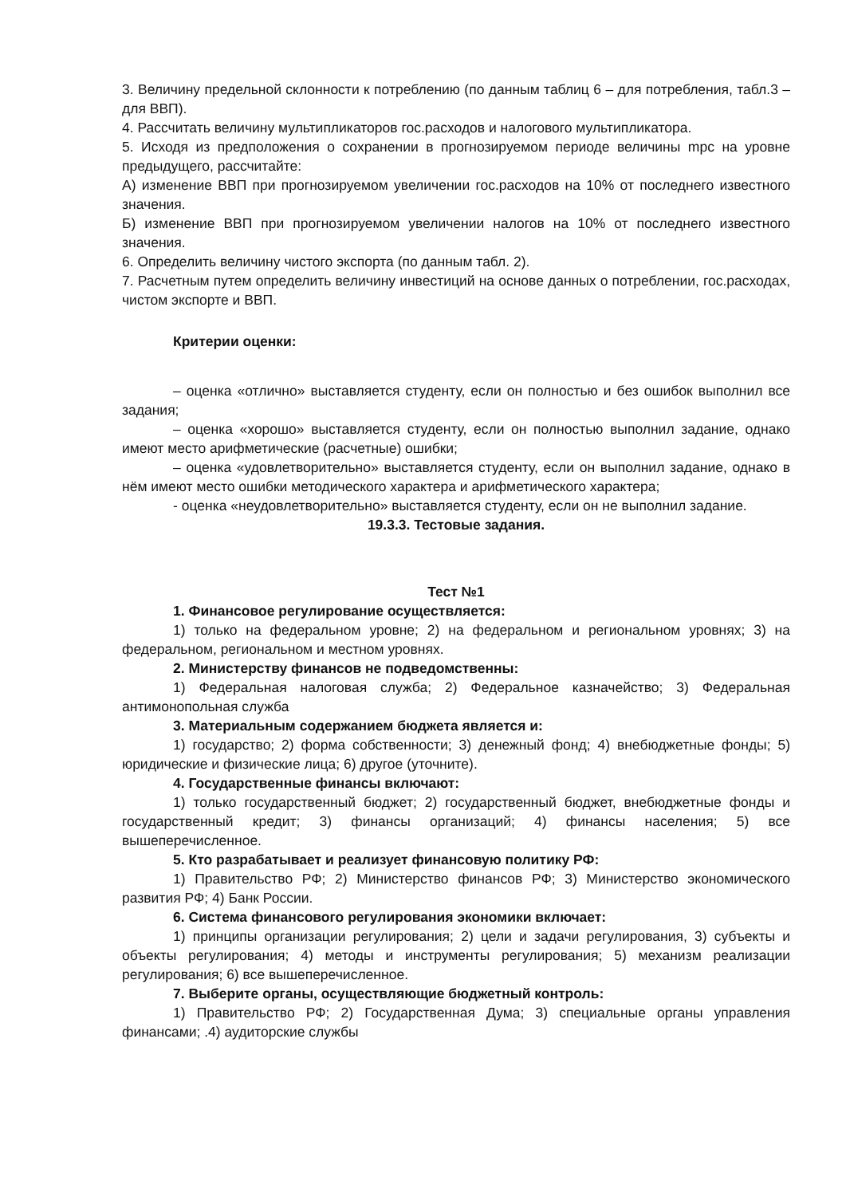3. Величину предельной склонности к потреблению (по данным таблиц 6 – для потребления, табл.3 – для ВВП).
4. Рассчитать величину мультипликаторов гос.расходов и налогового мультипликатора.
5. Исходя из предположения о сохранении в прогнозируемом периоде величины mpc на уровне предыдущего, рассчитайте:
А) изменение ВВП при прогнозируемом увеличении гос.расходов на 10% от последнего известного значения.
Б) изменение ВВП при прогнозируемом увеличении налогов на 10% от последнего известного значения.
6. Определить величину чистого экспорта (по данным табл. 2).
7. Расчетным путем определить величину инвестиций на основе данных о потреблении, гос.расходах, чистом экспорте и ВВП.
Критерии оценки:
– оценка «отлично» выставляется студенту, если он полностью и без ошибок выполнил все задания;
– оценка «хорошо» выставляется студенту, если он полностью выполнил задание, однако имеют место арифметические (расчетные) ошибки;
– оценка «удовлетворительно» выставляется студенту, если он выполнил задание, однако в нём имеют место ошибки методического характера и арифметического характера;
- оценка «неудовлетворительно» выставляется студенту, если он не выполнил задание.
19.3.3. Тестовые задания.
Тест №1
1. Финансовое регулирование осуществляется:
1) только на федеральном уровне; 2) на федеральном и региональном уровнях; 3) на федеральном, региональном и местном уровнях.
2. Министерству финансов не подведомственны:
1) Федеральная налоговая служба; 2) Федеральное казначейство; 3) Федеральная антимонопольная служба
3. Материальным содержанием бюджета является и:
1) государство; 2) форма собственности; 3) денежный фонд; 4) внебюджетные фонды; 5) юридические и физические лица; 6) другое (уточните).
4. Государственные финансы включают:
1) только государственный бюджет; 2) государственный бюджет, внебюджетные фонды и государственный кредит; 3) финансы организаций; 4) финансы населения; 5) все вышеперечисленное.
5. Кто разрабатывает и реализует финансовую политику РФ:
1) Правительство РФ; 2) Министерство финансов РФ; 3) Министерство экономического развития РФ; 4) Банк России.
6. Система финансового регулирования экономики включает:
1) принципы организации регулирования; 2) цели и задачи регулирования, 3) субъекты и объекты регулирования; 4) методы и инструменты регулирования; 5) механизм реализации регулирования; 6) все вышеперечисленное.
7. Выберите органы, осуществляющие бюджетный контроль:
1) Правительство РФ; 2) Государственная Дума; 3) специальные органы управления финансами; .4) аудиторские службы